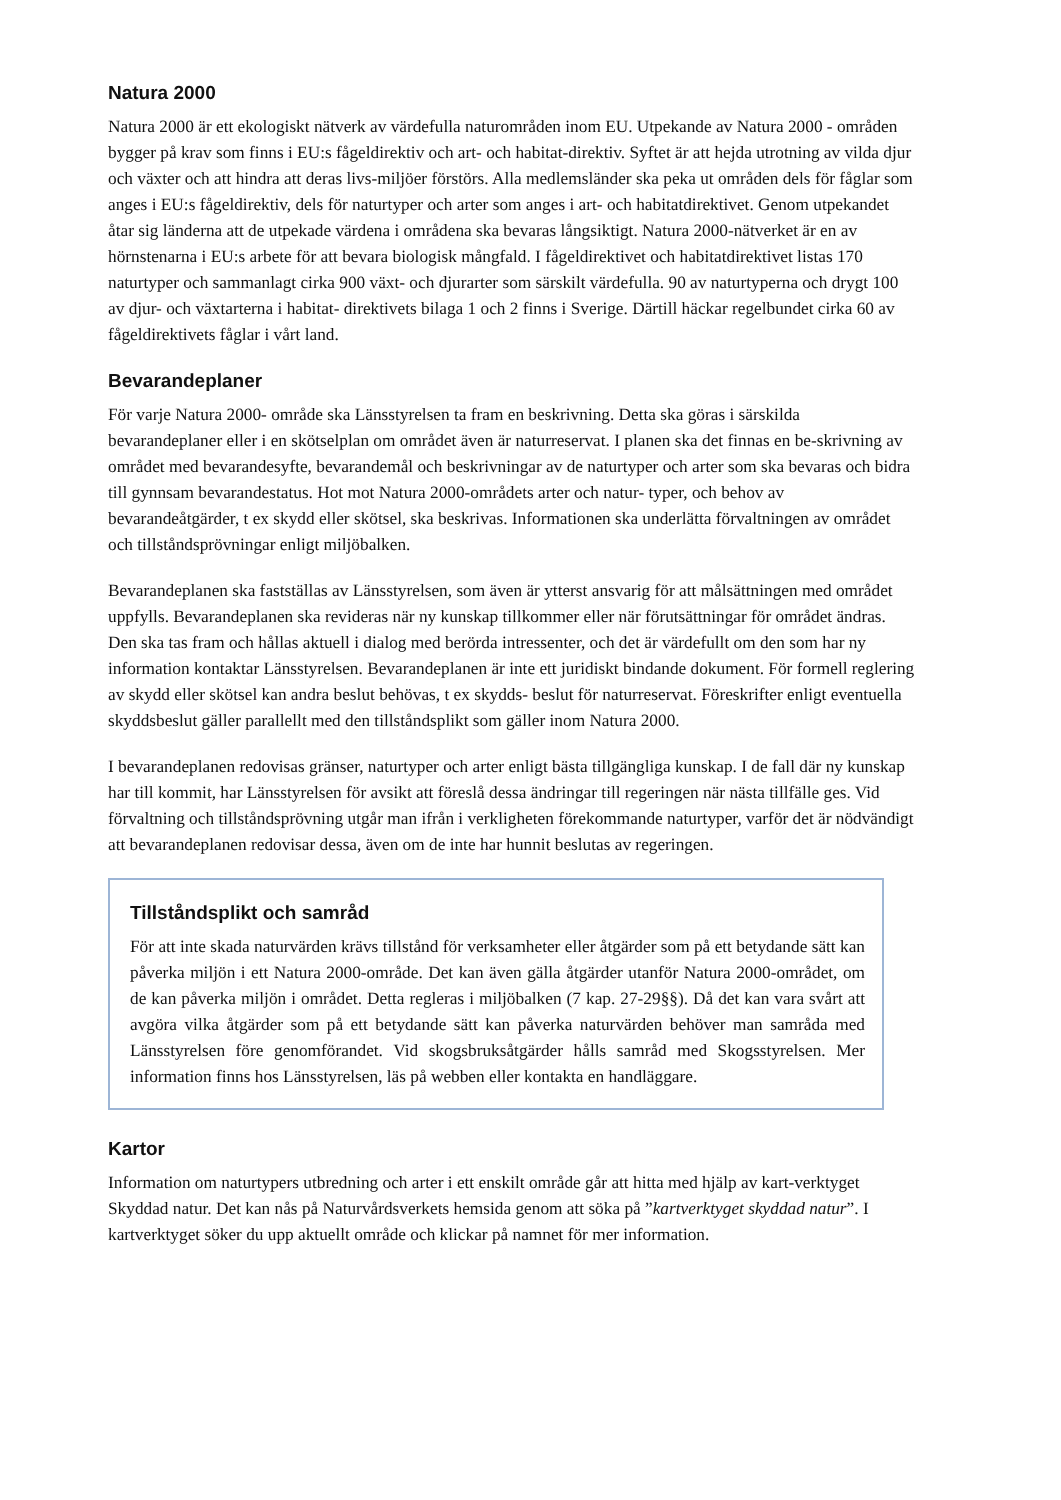Natura 2000
Natura 2000 är ett ekologiskt nätverk av värdefulla naturområden inom EU. Utpekande av Natura 2000 - områden bygger på krav som finns i EU:s fågeldirektiv och art- och habitat-direktiv. Syftet är att hejda utrotning av vilda djur och växter och att hindra att deras livs-miljöer förstörs. Alla medlemsländer ska peka ut områden dels för fåglar som anges i EU:s fågeldirektiv, dels för naturtyper och arter som anges i art- och habitatdirektivet. Genom utpekandet åtar sig länderna att de utpekade värdena i områdena ska bevaras långsiktigt. Natura 2000-nätverket är en av hörnstenarna i EU:s arbete för att bevara biologisk mångfald. I fågeldirektivet och habitatdirektivet listas 170 naturtyper och sammanlagt cirka 900 växt- och djurarter som särskilt värdefulla. 90 av naturtyperna och drygt 100 av djur- och växtarterna i habitat- direktivets bilaga 1 och 2 finns i Sverige. Därtill häckar regelbundet cirka 60 av fågeldirektivets fåglar i vårt land.
Bevarandeplaner
För varje Natura 2000- område ska Länsstyrelsen ta fram en beskrivning. Detta ska göras i särskilda bevarandeplaner eller i en skötselplan om området även är naturreservat. I planen ska det finnas en be-skrivning av området med bevarandesyfte, bevarandemål och beskrivningar av de naturtyper och arter som ska bevaras och bidra till gynnsam bevarandestatus. Hot mot Natura 2000-områdets arter och natur- typer, och behov av bevarandeåtgärder, t ex skydd eller skötsel, ska beskrivas. Informationen ska underlätta förvaltningen av området och tillståndsprövningar enligt miljöbalken.
Bevarandeplanen ska fastställas av Länsstyrelsen, som även är ytterst ansvarig för att målsättningen med området uppfylls. Bevarandeplanen ska revideras när ny kunskap tillkommer eller när förutsättningar för området ändras. Den ska tas fram och hållas aktuell i dialog med berörda intressenter, och det är värdefullt om den som har ny information kontaktar Länsstyrelsen. Bevarandeplanen är inte ett juridiskt bindande dokument. För formell reglering av skydd eller skötsel kan andra beslut behövas, t ex skydds- beslut för naturreservat. Föreskrifter enligt eventuella skyddsbeslut gäller parallellt med den tillståndsplikt som gäller inom Natura 2000.
I bevarandeplanen redovisas gränser, naturtyper och arter enligt bästa tillgängliga kunskap. I de fall där ny kunskap har till kommit, har Länsstyrelsen för avsikt att föreslå dessa ändringar till regeringen när nästa tillfälle ges. Vid förvaltning och tillståndsprövning utgår man ifrån i verkligheten förekommande naturtyper, varför det är nödvändigt att bevarandeplanen redovisar dessa, även om de inte har hunnit beslutas av regeringen.
Tillståndsplikt och samråd
För att inte skada naturvärden krävs tillstånd för verksamheter eller åtgärder som på ett betydande sätt kan påverka miljön i ett Natura 2000-område. Det kan även gälla åtgärder utanför Natura 2000-området, om de kan påverka miljön i området. Detta regleras i miljöbalken (7 kap. 27-29§§). Då det kan vara svårt att avgöra vilka åtgärder som på ett betydande sätt kan påverka naturvärden behöver man samråda med Länsstyrelsen före genomförandet. Vid skogsbruksåtgärder hålls samråd med Skogsstyrelsen. Mer information finns hos Länsstyrelsen, läs på webben eller kontakta en handläggare.
Kartor
Information om naturtypers utbredning och arter i ett enskilt område går att hitta med hjälp av kart-verktyget Skyddad natur. Det kan nås på Naturvårdsverkets hemsida genom att söka på ”kartverktyget skyddad natur”. I kartverktyget söker du upp aktuellt område och klickar på namnet för mer information.